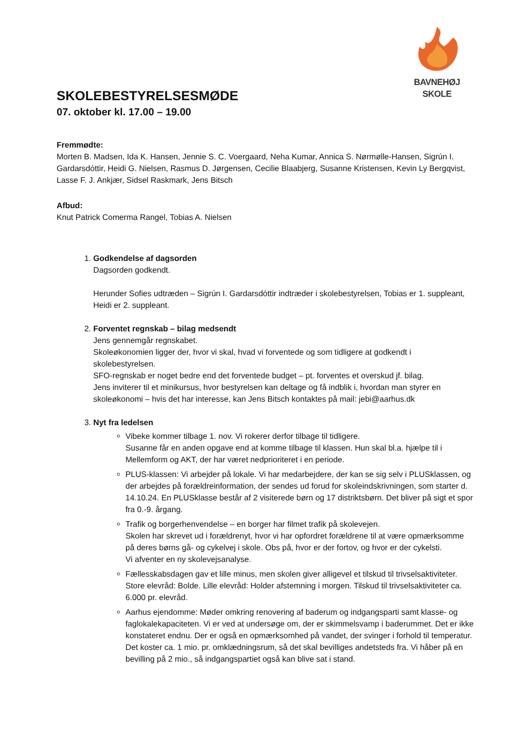BAVNEHØJ SKOLE
SKOLEBESTYRELSESMØDE
07. oktober kl. 17.00 – 19.00
Fremmødte:
Morten B. Madsen, Ida K. Hansen, Jennie S. C. Voergaard, Neha Kumar, Annica S. Nørmølle-Hansen, Sigrún I. Gardarsdóttir, Heidi G. Nielsen, Rasmus D. Jørgensen, Cecilie Blaabjerg, Susanne Kristensen, Kevin Ly Bergqvist, Lasse F. J. Ankjær, Sidsel Raskmark, Jens Bitsch
Afbud:
Knut Patrick Comerma Rangel, Tobias A. Nielsen
1.
Godkendelse af dagsorden
Dagsorden godkendt.
Herunder Sofies udtræden – Sigrún I. Gardarsdóttir indtræder i skolebestyrelsen, Tobias er 1. suppleant, Heidi er 2. suppleant.
2.
Forventet regnskab – bilag medsendt
Jens gennemgår regnskabet.
Skoleøkonomien ligger der, hvor vi skal, hvad vi forventede og som tidligere at godkendt i skolebestyrelsen.
SFO-regnskab er noget bedre end det forventede budget – pt. forventes et overskud jf. bilag.
Jens inviterer til et minikursus, hvor bestyrelsen kan deltage og få indblik i, hvordan man styrer en skoleøkonomi – hvis det har interesse, kan Jens Bitsch kontaktes på mail: jebi@aarhus.dk
3.
Nyt fra ledelsen
Vibeke kommer tilbage 1. nov. Vi rokerer derfor tilbage til tidligere.
Susanne får en anden opgave end at komme tilbage til klassen. Hun skal bl.a. hjælpe til i Mellemform og AKT, der har været nedprioriteret i en periode.
PLUS-klassen: Vi arbejder på lokale. Vi har medarbejdere, der kan se sig selv i PLUSklassen, og der arbejdes på forældreinformation, der sendes ud forud for skoleindskrivningen, som starter d. 14.10.24. En PLUSklasse består af 2 visiterede børn og 17 distriktsbørn. Det bliver på sigt et spor fra 0.-9. årgang.
Trafik og borgerhenvendelse – en borger har filmet trafik på skolevejen.
Skolen har skrevet ud i forældrenyt, hvor vi har opfordret forældrene til at være opmærksomme på deres børns gå- og cykelvej i skole. Obs på, hvor er der fortov, og hvor er der cykelsti.
Vi afventer en ny skolevejsanalyse.
Fællesskabsdagen gav et lille minus, men skolen giver alligevel et tilskud til trivselsaktiviteter. Store elevråd: Bolde. Lille elevråd: Holder afstemning i morgen. Tilskud til trivselsaktiviteter ca. 6.000 pr. elevråd.
Aarhus ejendomme: Møder omkring renovering af baderum og indgangsparti samt klasse- og faglokalekapaciteten. Vi er ved at undersøge om, der er skimmelsvamp i baderummet. Det er ikke konstateret endnu. Der er også en opmærksomhed på vandet, der svinger i forhold til temperatur.
Det koster ca. 1 mio. pr. omklædningsrum, så det skal bevilliges andetsteds fra. Vi håber på en bevilling på 2 mio., så indgangspartiet også kan blive sat i stand.